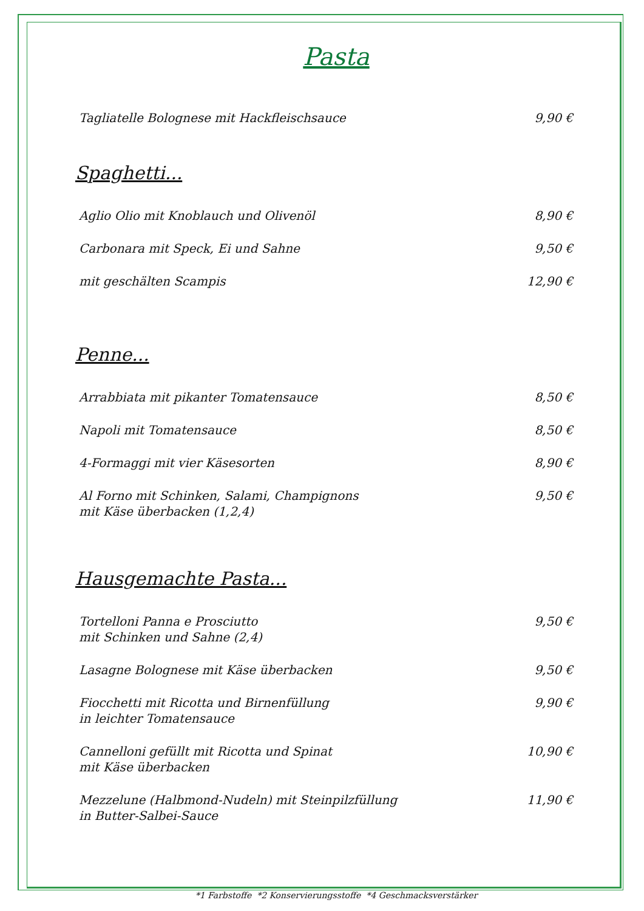Pasta
Tagliatelle Bolognese mit Hackfleischsauce 9,90 €
Spaghetti...
Aglio Olio mit Knoblauch und Olivenöl 8,90 €
Carbonara mit Speck, Ei und Sahne 9,50 €
mit geschälten Scampis 12,90 €
Penne...
Arrabbiata mit pikanter Tomatensauce 8,50 €
Napoli mit Tomatensauce 8,50 €
4-Formaggi mit vier Käsesorten 8,90 €
Al Forno mit Schinken, Salami, Champignons
mit Käse überbacken (1,2,4) 9,50 €
Hausgemachte Pasta...
Tortelloni Panna e Prosciutto
mit Schinken und Sahne (2,4) 9,50 €
Lasagne Bolognese mit Käse überbacken 9,50 €
Fiocchetti mit Ricotta und Birnenfüllung
in leichter Tomatensauce 9,90 €
Cannelloni gefüllt mit Ricotta und Spinat
mit Käse überbacken 10,90 €
Mezzelune (Halbmond-Nudeln) mit Steinpilzfüllung
in Butter-Salbei-Sauce 11,90 €
*1 Farbstoffe *2 Konservierungsstoffe *4 Geschmacksverstärker